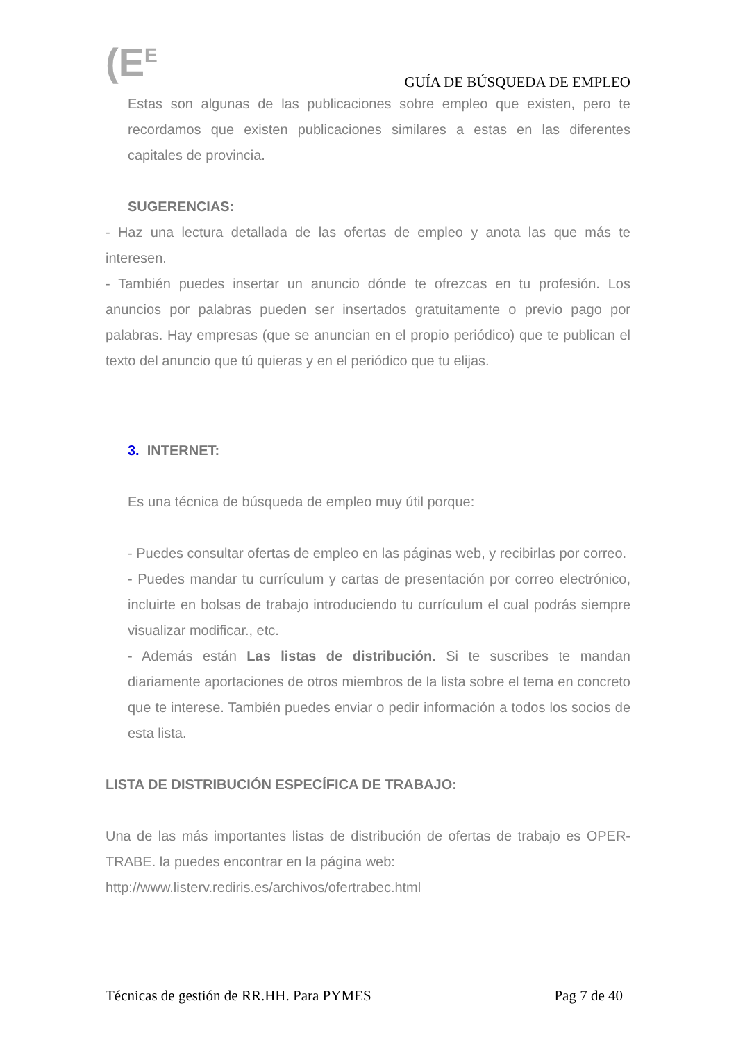(E<sup>E</sup>
GUÍA DE BÚSQUEDA DE EMPLEO
Estas son algunas de las publicaciones sobre empleo que existen, pero te recordamos que existen publicaciones similares a estas en las diferentes capitales de provincia.
SUGERENCIAS:
- Haz una lectura detallada de las ofertas de empleo y anota las que más te interesen.
- También puedes insertar un anuncio dónde te ofrezcas en tu profesión. Los anuncios por palabras pueden ser insertados gratuitamente o previo pago por palabras. Hay empresas (que se anuncian en el propio periódico) que te publican el texto del anuncio que tú quieras y en el periódico que tu elijas.
3. INTERNET:
Es una técnica de búsqueda de empleo muy útil porque:
- Puedes consultar ofertas de empleo en las páginas web, y recibirlas por correo.
- Puedes mandar tu currículum y cartas de presentación por correo electrónico, incluirte en bolsas de trabajo introduciendo tu currículum el cual podrás siempre visualizar modificar., etc.
- Además están Las listas de distribución. Si te suscribes te mandan diariamente aportaciones de otros miembros de la lista sobre el tema en concreto que te interese. También puedes enviar o pedir información a todos los socios de esta lista.
LISTA DE DISTRIBUCIÓN ESPECÍFICA DE TRABAJO:
Una de las más importantes listas de distribución de ofertas de trabajo es OPER-TRABE. la puedes encontrar en la página web:
http://www.listerv.rediris.es/archivos/ofertrabec.html
Técnicas de gestión de RR.HH. Para PYMES Pag 7 de 40